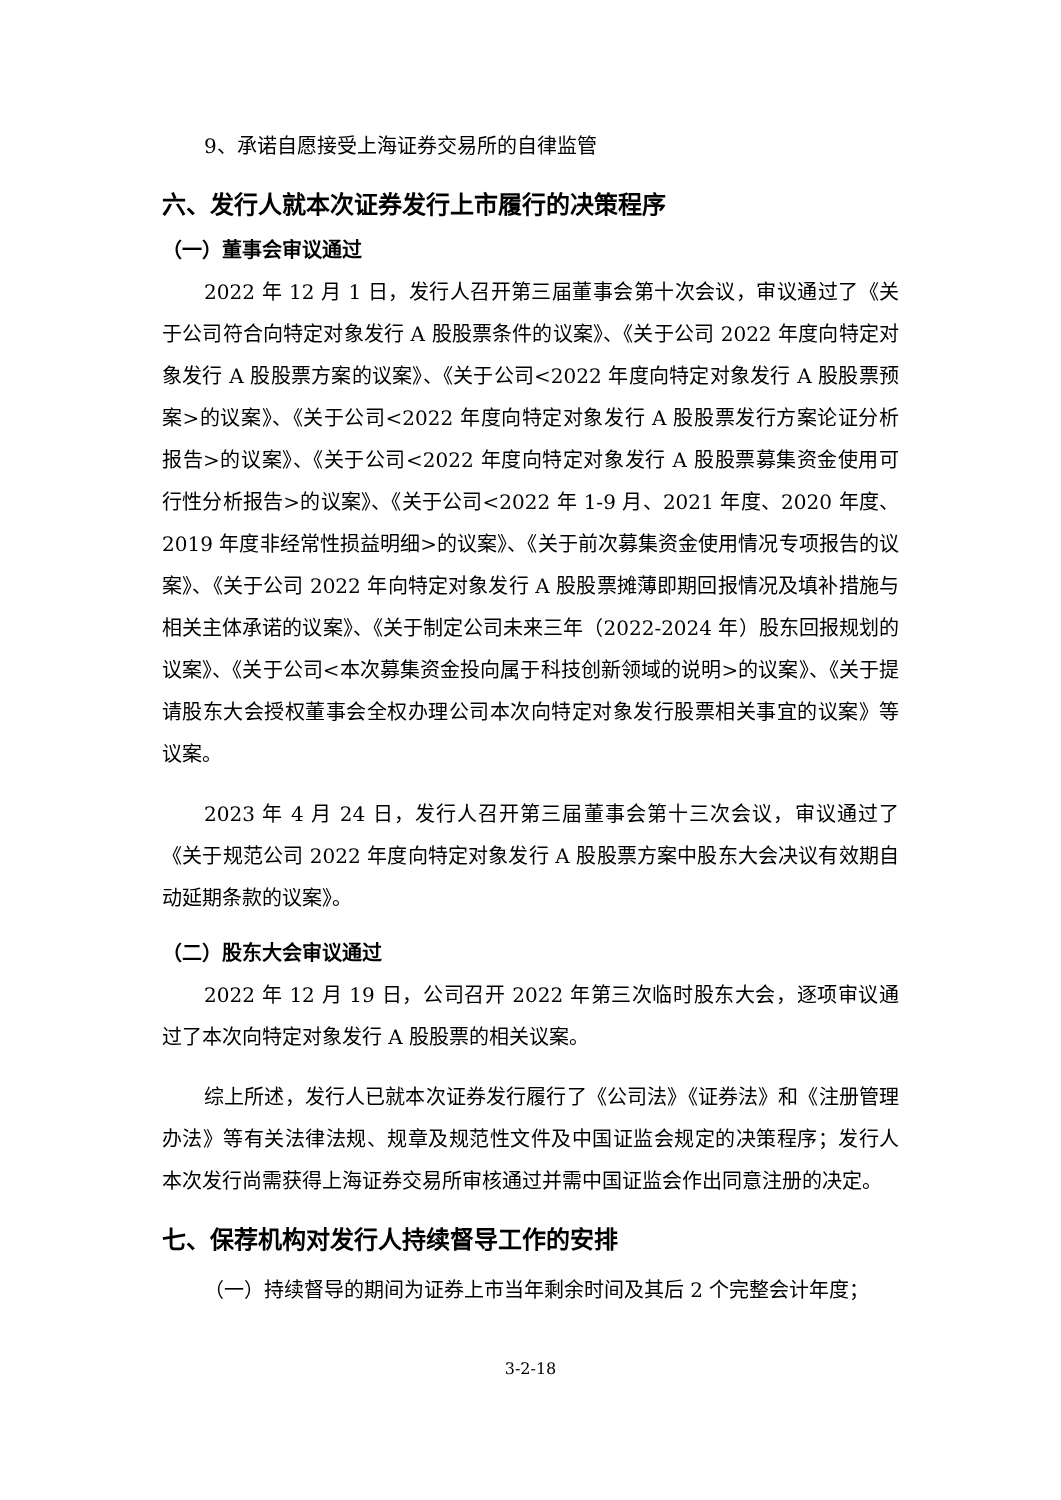9、承诺自愿接受上海证券交易所的自律监管
六、发行人就本次证券发行上市履行的决策程序
（一）董事会审议通过
2022 年 12 月 1 日，发行人召开第三届董事会第十次会议，审议通过了《关于公司符合向特定对象发行 A 股股票条件的议案》、《关于公司 2022 年度向特定对象发行 A 股股票方案的议案》、《关于公司<2022 年度向特定对象发行 A 股股票预案>的议案》、《关于公司<2022 年度向特定对象发行 A 股股票发行方案论证分析报告>的议案》、《关于公司<2022 年度向特定对象发行 A 股股票募集资金使用可行性分析报告>的议案》、《关于公司<2022 年 1-9 月、2021 年度、2020 年度、2019 年度非经常性损益明细>的议案》、《关于前次募集资金使用情况专项报告的议案》、《关于公司 2022 年向特定对象发行 A 股股票摊薄即期回报情况及填补措施与相关主体承诺的议案》、《关于制定公司未来三年（2022-2024 年）股东回报规划的议案》、《关于公司<本次募集资金投向属于科技创新领域的说明>的议案》、《关于提请股东大会授权董事会全权办理公司本次向特定对象发行股票相关事宜的议案》等议案。
2023 年 4 月 24 日，发行人召开第三届董事会第十三次会议，审议通过了《关于规范公司 2022 年度向特定对象发行 A 股股票方案中股东大会决议有效期自动延期条款的议案》。
（二）股东大会审议通过
2022 年 12 月 19 日，公司召开 2022 年第三次临时股东大会，逐项审议通过了本次向特定对象发行 A 股股票的相关议案。
综上所述，发行人已就本次证券发行履行了《公司法》《证券法》和《注册管理办法》等有关法律法规、规章及规范性文件及中国证监会规定的决策程序；发行人本次发行尚需获得上海证券交易所审核通过并需中国证监会作出同意注册的决定。
七、保荐机构对发行人持续督导工作的安排
（一）持续督导的期间为证券上市当年剩余时间及其后 2 个完整会计年度；
3-2-18